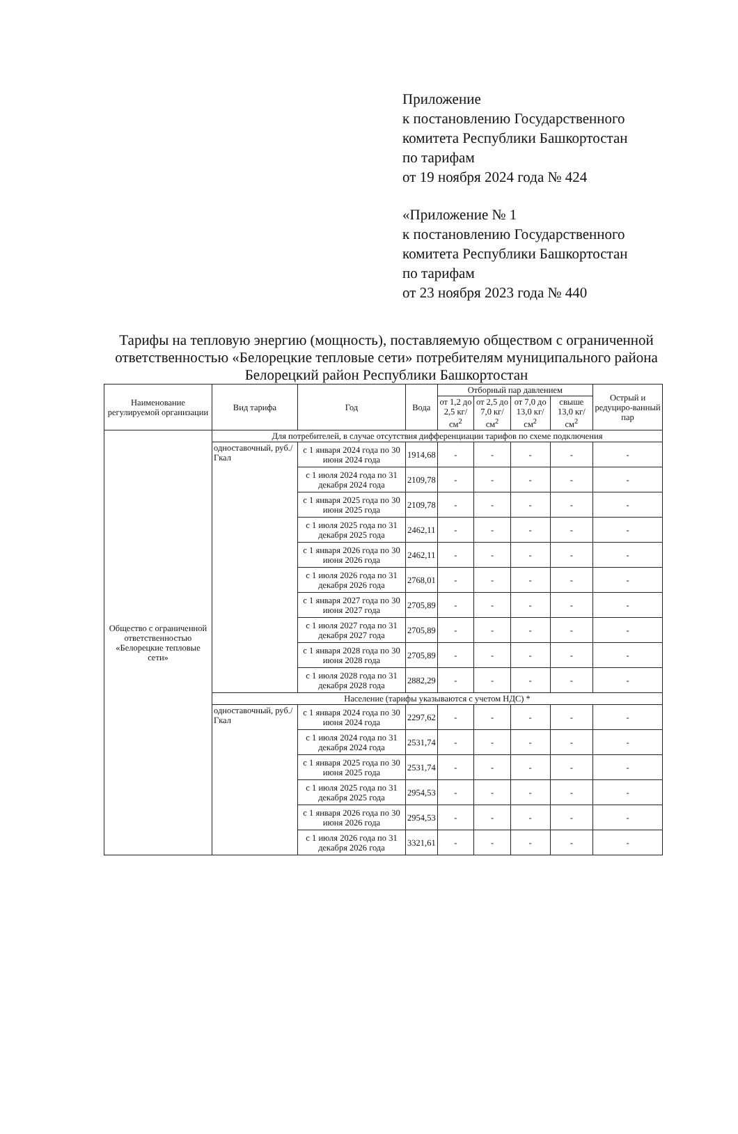Приложение
к постановлению Государственного
комитета Республики Башкортостан
по тарифам
от 19 ноября 2024 года № 424
«Приложение № 1
к постановлению Государственного
комитета Республики Башкортостан
по тарифам
от 23 ноября 2023 года № 440
Тарифы на тепловую энергию (мощность), поставляемую обществом с ограниченной ответственностью «Белорецкие тепловые сети» потребителям муниципального района Белорецкий район Республики Башкортостан
| Наименование регулируемой организации | Вид тарифа | Год | Вода | Отборный пар давлением | | | | Острый и редуциро-ванный пар |
| --- | --- | --- | --- | --- | --- | --- | --- | --- |
| | | | | от 1,2 до 2,5 кг/см<sup>2</sup> | от 2,5 до 7,0 кг/см<sup>2</sup> | от 7,0 до 13,0 кг/см<sup>2</sup> | свыше 13,0 кг/см<sup>2</sup> | |
| Общество с ограниченной ответственностью «Белорецкие тепловые сети» | Для потребителей, в случае отсутствия дифференциации тарифов по схеме подключения | | | | | | | |
| | одноставочный, руб./Гкал | с 1 января 2024 года по 30 июня 2024 года | 1914,68 | - | - | - | - | - |
| | | с 1 июля 2024 года по 31 декабря 2024 года | 2109,78 | - | - | - | - | - |
| | | с 1 января 2025 года по 30 июня 2025 года | 2109,78 | - | - | - | - | - |
| | | с 1 июля 2025 года по 31 декабря 2025 года | 2462,11 | - | - | - | - | - |
| | | с 1 января 2026 года по 30 июня 2026 года | 2462,11 | - | - | - | - | - |
| | | с 1 июля 2026 года по 31 декабря 2026 года | 2768,01 | - | - | - | - | - |
| | | с 1 января 2027 года по 30 июня 2027 года | 2705,89 | - | - | - | - | - |
| | | с 1 июля 2027 года по 31 декабря 2027 года | 2705,89 | - | - | - | - | - |
| | | с 1 января 2028 года по 30 июня 2028 года | 2705,89 | - | - | - | - | - |
| | | с 1 июля 2028 года по 31 декабря 2028 года | 2882,29 | - | - | - | - | - |
| | Население (тарифы указываются с учетом НДС) * | | | | | | | |
| | одноставочный, руб./Гкал | с 1 января 2024 года по 30 июня 2024 года | 2297,62 | - | - | - | - | - |
| | | с 1 июля 2024 года по 31 декабря 2024 года | 2531,74 | - | - | - | - | - |
| | | с 1 января 2025 года по 30 июня 2025 года | 2531,74 | - | - | - | - | - |
| | | с 1 июля 2025 года по 31 декабря 2025 года | 2954,53 | - | - | - | - | - |
| | | с 1 января 2026 года по 30 июня 2026 года | 2954,53 | - | - | - | - | - |
| | | с 1 июля 2026 года по 31 декабря 2026 года | 3321,61 | - | - | - | - | - |